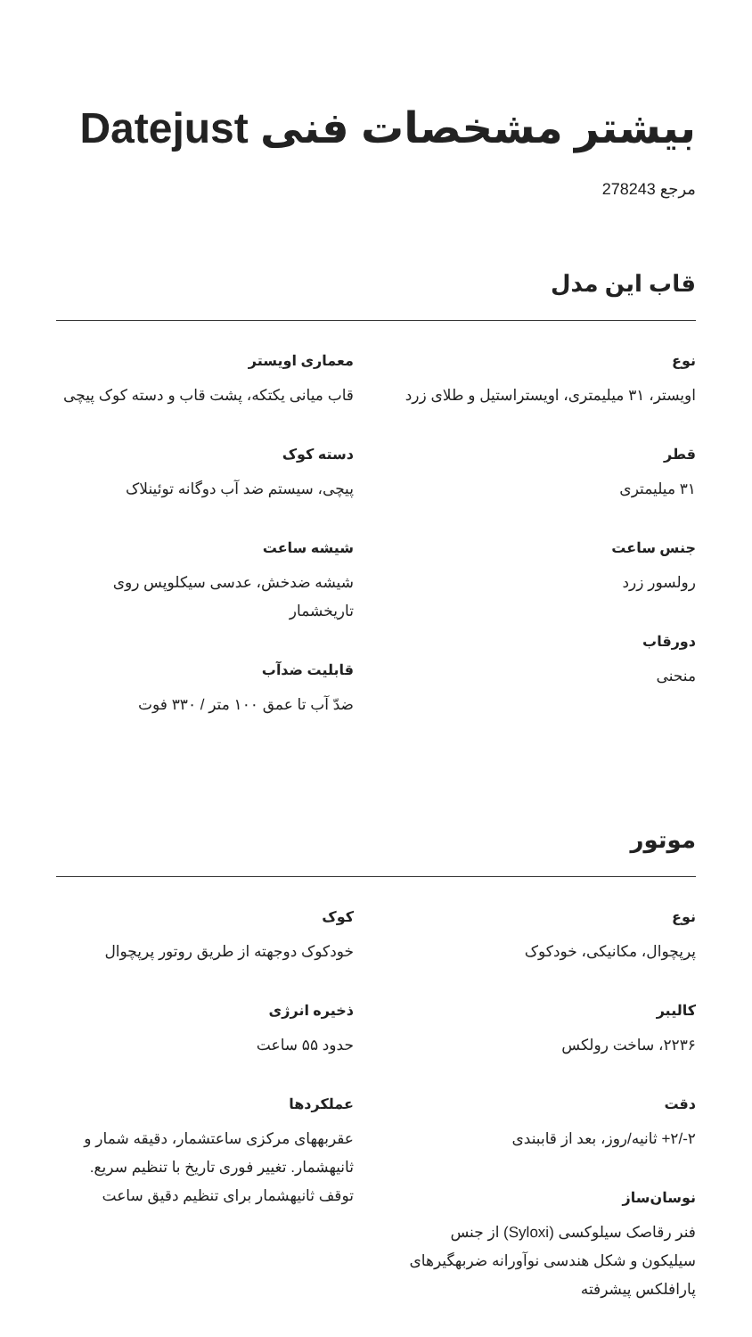بیشتر مشخصات فنی Datejust
مرجع 278243
قاب این مدل
نوع
اویستر، ۳۱ میلیمتری، اویستراستیل و طلای زرد
قطر
۳۱ میلیمتری
جنس ساعت
رولسور زرد
دورقاب
منحنی
معماری اویستر
قاب میانی یکتکه، پشت قاب و دسته کوک پیچی
دسته کوک
پیچی، سیستم ضد آب دوگانه توئینلاک
شیشه ساعت
شیشه ضدخش، عدسی سیکلوپس روی تاریخشمار
قابلیت ضدآب
ضدّ آب تا عمق ۱۰۰ متر / ۳۳۰ فوت
موتور
نوع
پرپچوال، مکانیکی، خودکوک
کالیبر
۲۲۳۶، ساخت رولکس
دقت
۲-/۲+ ثانیه/روز، بعد از قاببندی
نوسان‌ساز
فنر رقاصک سیلوکسی (Syloxi) از جنس سیلیکون و شکل هندسی نوآورانه ضربهگیرهای پارافلکس پیشرفته
کوک
خودکوک دوجهته از طریق روتور پرپچوال
ذخیره انرژی
حدود ۵۵ ساعت
عملکردها
عقربههای مرکزی ساعتشمار، دقیقه شمار و ثانیهشمار. تغییر فوری تاریخ با تنظیم سریع. توقف ثانیهشمار برای تنظیم دقیق ساعت